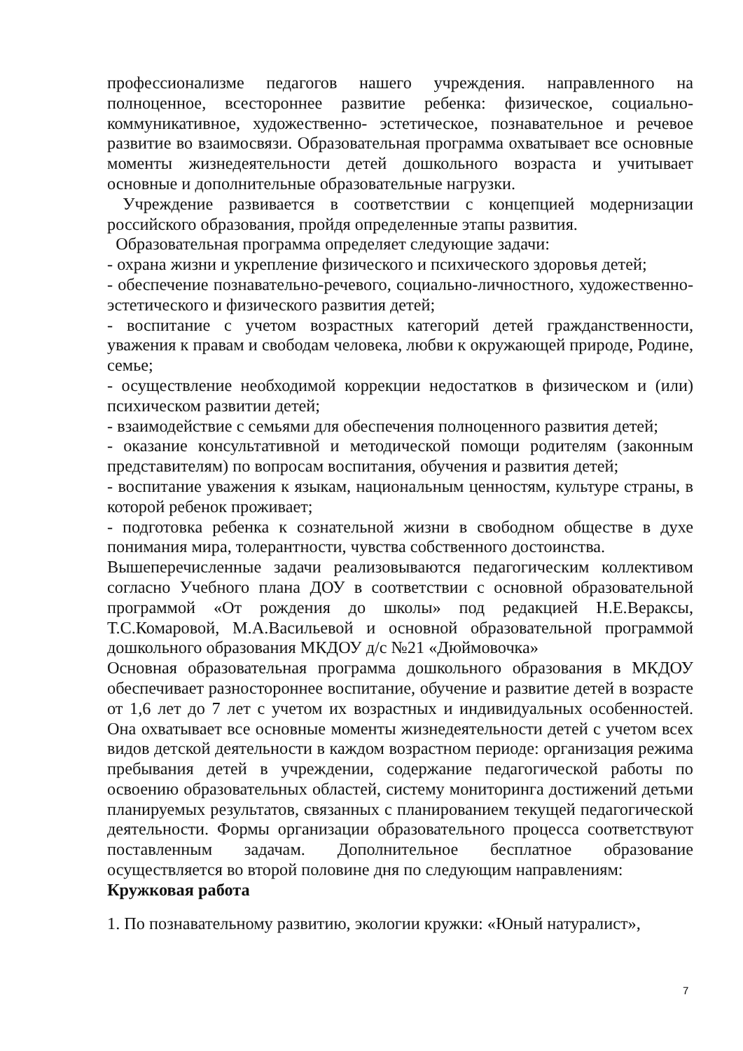профессионализме педагогов нашего учреждения. направленного на полноценное, всестороннее развитие ребенка: физическое, социально-коммуникативное, художественно- эстетическое, познавательное и речевое развитие во взаимосвязи. Образовательная программа охватывает все основные моменты жизнедеятельности детей дошкольного возраста и учитывает основные и дополнительные образовательные нагрузки.
Учреждение развивается в соответствии с концепцией модернизации российского образования, пройдя определенные этапы развития.
Образовательная программа определяет следующие задачи:
- охрана жизни и укрепление физического и психического здоровья детей;
- обеспечение познавательно-речевого, социально-личностного, художественно-эстетического и физического развития детей;
- воспитание с учетом возрастных категорий детей гражданственности, уважения к правам и свободам человека, любви к окружающей природе, Родине, семье;
- осуществление необходимой коррекции недостатков в физическом и (или) психическом развитии детей;
- взаимодействие с семьями для обеспечения полноценного развития детей;
- оказание консультативной и методической помощи родителям (законным представителям) по вопросам воспитания, обучения и развития детей;
- воспитание уважения к языкам, национальным ценностям, культуре страны, в которой ребенок проживает;
- подготовка ребенка к сознательной жизни в свободном обществе в духе понимания мира, толерантности, чувства собственного достоинства.
Вышеперечисленные задачи реализовываются педагогическим коллективом согласно Учебного плана ДОУ в соответствии с основной образовательной программой «От рождения до школы» под редакцией Н.Е.Вераксы, Т.С.Комаровой, М.А.Васильевой и основной образовательной программой дошкольного образования МКДОУ д/с №21 «Дюймовочка»
Основная образовательная программа дошкольного образования в МКДОУ обеспечивает разностороннее воспитание, обучение и развитие детей в возрасте от 1,6 лет до 7 лет с учетом их возрастных и индивидуальных особенностей. Она охватывает все основные моменты жизнедеятельности детей с учетом всех видов детской деятельности в каждом возрастном периоде: организация режима пребывания детей в учреждении, содержание педагогической работы по освоению образовательных областей, систему мониторинга достижений детьми планируемых результатов, связанных с планированием текущей педагогической деятельности. Формы организации образовательного процесса соответствуют поставленным задачам. Дополнительное бесплатное образование осуществляется во второй половине дня по следующим направлениям:
Кружковая работа
1. По познавательному развитию, экологии кружки: «Юный натуралист»,
7